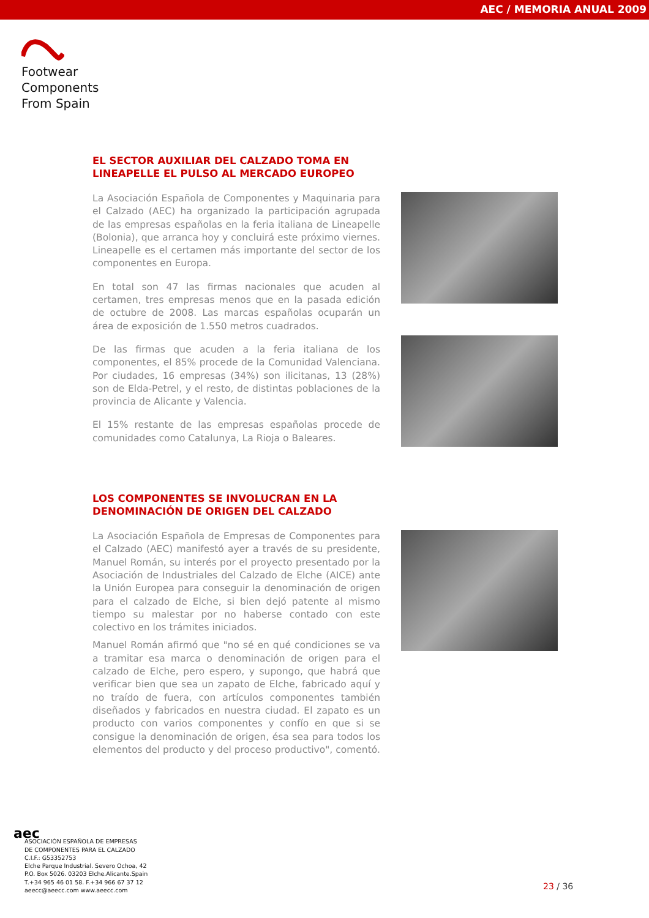AEC / MEMORIA ANUAL 2009
Footwear
Components
From Spain
EL SECTOR AUXILIAR DEL CALZADO TOMA EN
LINEAPELLE EL PULSO AL MERCADO EUROPEO
La Asociación Española de Componentes y Maquinaria para el Calzado (AEC) ha organizado la participación agrupada de las empresas españolas en la feria italiana de Lineapelle (Bolonia), que arranca hoy y concluirá este próximo viernes. Lineapelle es el certamen más importante del sector de los componentes en Europa.
En total son 47 las firmas nacionales que acuden al certamen, tres empresas menos que en la pasada edición de octubre de 2008. Las marcas españolas ocuparán un área de exposición de 1.550 metros cuadrados.
De las firmas que acuden a la feria italiana de los componentes, el 85% procede de la Comunidad Valenciana. Por ciudades, 16 empresas (34%) son ilicitanas, 13 (28%) son de Elda-Petrel, y el resto, de distintas poblaciones de la provincia de Alicante y Valencia.
El 15% restante de las empresas españolas procede de comunidades como Catalunya, La Rioja o Baleares.
LOS COMPONENTES SE INVOLUCRAN EN LA
DENOMINACIÓN DE ORIGEN DEL CALZADO
La Asociación Española de Empresas de Componentes para el Calzado (AEC) manifestó ayer a través de su presidente, Manuel Román, su interés por el proyecto presentado por la Asociación de Industriales del Calzado de Elche (AICE) ante la Unión Europea para conseguir la denominación de origen para el calzado de Elche, si bien dejó patente al mismo tiempo su malestar por no haberse contado con este colectivo en los trámites iniciados.
Manuel Román afirmó que "no sé en qué condiciones se va a tramitar esa marca o denominación de origen para el calzado de Elche, pero espero, y supongo, que habrá que verificar bien que sea un zapato de Elche, fabricado aquí y no traído de fuera, con artículos componentes también diseñados y fabricados en nuestra ciudad. El zapato es un producto con varios componentes y confío en que si se consigue la denominación de origen, ésa sea para todos los elementos del producto y del proceso productivo", comentó.
aec
ASOCIACIÓN ESPAÑOLA DE EMPRESAS
DE COMPONENTES PARA EL CALZADO
C.I.F.: G53352753
Elche Parque Industrial. Severo Ochoa, 42
P.O. Box 5026. 03203 Elche.Alicante.Spain
T.+34 965 46 01 58. F.+34 966 67 37 12
aeecc@aeecc.com www.aeecc.com
23 / 36